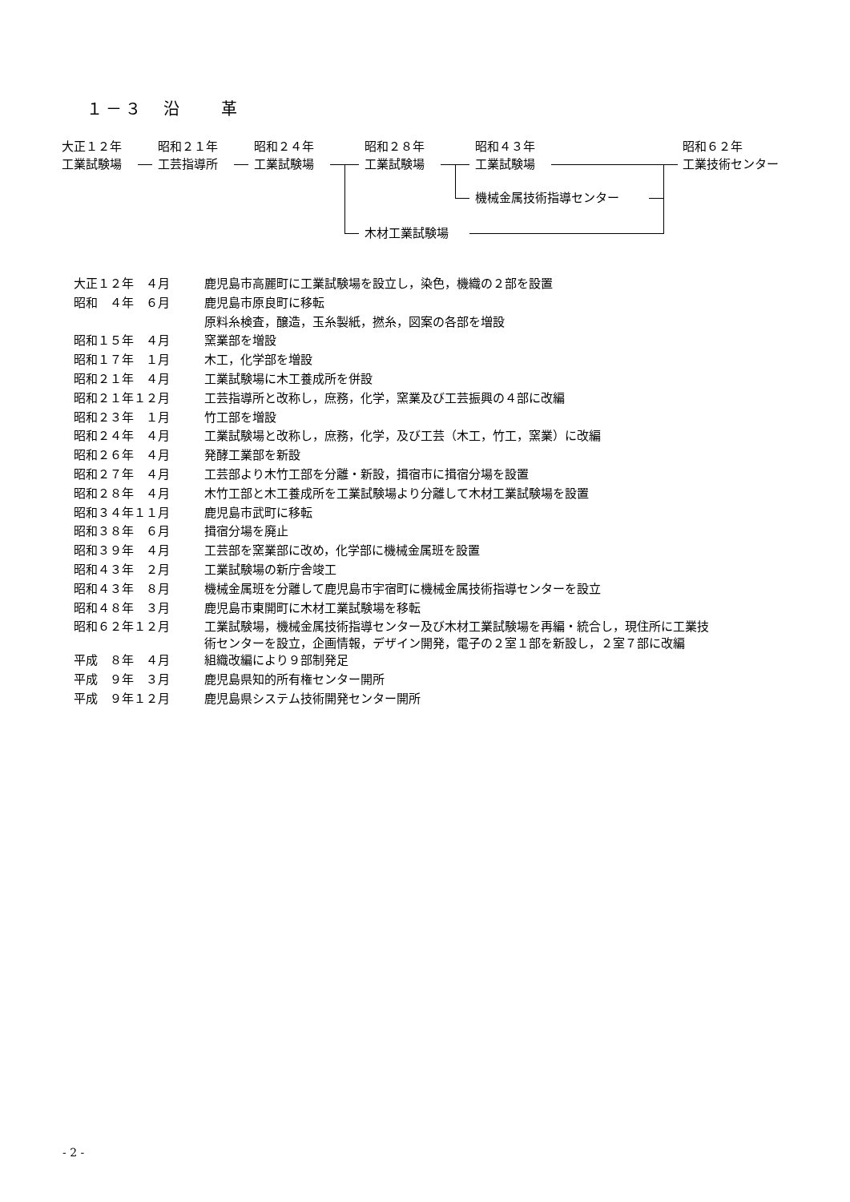１－３　沿　　革
大正１２年
工業試験場
昭和２１年
工芸指導所
昭和２４年
工業試験場
昭和２８年
工業試験場
昭和４３年
工業試験場
昭和６２年
工業技術センター
機械金属技術指導センター
木材工業試験場
| 大正１２年 ４月 | 鹿児島市高麗町に工業試験場を設立し，染色，機織の２部を設置 |
| 昭和 ４年 ６月 | 鹿児島市原良町に移転 |
| | 原料糸検査，醸造，玉糸製紙，撚糸，図案の各部を増設 |
| 昭和１５年 ４月 | 窯業部を増設 |
| 昭和１７年 １月 | 木工，化学部を増設 |
| 昭和２１年 ４月 | 工業試験場に木工養成所を併設 |
| 昭和２１年１２月 | 工芸指導所と改称し，庶務，化学，窯業及び工芸振興の４部に改編 |
| 昭和２３年 １月 | 竹工部を増設 |
| 昭和２４年 ４月 | 工業試験場と改称し，庶務，化学，及び工芸（木工，竹工，窯業）に改編 |
| 昭和２６年 ４月 | 発酵工業部を新設 |
| 昭和２７年 ４月 | 工芸部より木竹工部を分離・新設，揖宿市に揖宿分場を設置 |
| 昭和２８年 ４月 | 木竹工部と木工養成所を工業試験場より分離して木材工業試験場を設置 |
| 昭和３４年１１月 | 鹿児島市武町に移転 |
| 昭和３８年 ６月 | 揖宿分場を廃止 |
| 昭和３９年 ４月 | 工芸部を窯業部に改め，化学部に機械金属班を設置 |
| 昭和４３年 ２月 | 工業試験場の新庁舎竣工 |
| 昭和４３年 ８月 | 機械金属班を分離して鹿児島市宇宿町に機械金属技術指導センターを設立 |
| 昭和４８年 ３月 | 鹿児島市東開町に木材工業試験場を移転 |
| 昭和６２年１２月 | 工業試験場，機械金属技術指導センター及び木材工業試験場を再編・統合し，現住所に工業技 術センターを設立，企画情報，デザイン開発，電子の２室１部を新設し，２室７部に改編 |
| 平成 ８年 ４月 | 組織改編により９部制発足 |
| 平成 ９年 ３月 | 鹿児島県知的所有権センター開所 |
| 平成 ９年１２月 | 鹿児島県システム技術開発センター開所 |
- 2 -